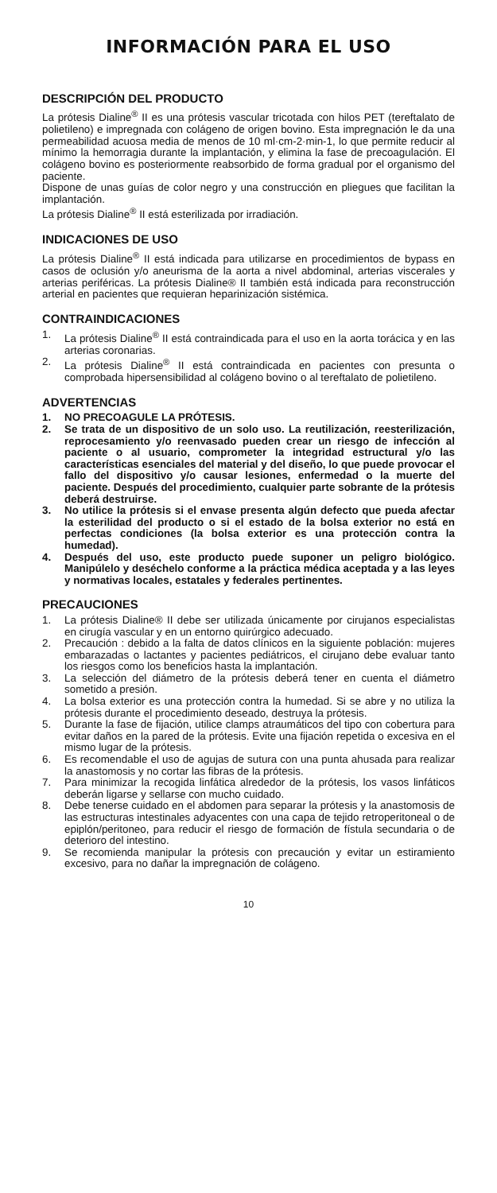INFORMACIÓN PARA EL USO
DESCRIPCIÓN DEL PRODUCTO
La prótesis Dialine<sup>®</sup> II es una prótesis vascular tricotada con hilos PET (tereftalato de polietileno) e impregnada con colágeno de origen bovino. Esta impregnación le da una permeabilidad acuosa media de menos de 10 ml·cm-2·min-1, lo que permite reducir al mínimo la hemorragia durante la implantación, y elimina la fase de precoagulación. El colágeno bovino es posteriormente reabsorbido de forma gradual por el organismo del paciente.
Dispone de unas guías de color negro y una construcción en pliegues que facilitan la implantación.
La prótesis Dialine<sup>®</sup> II está esterilizada por irradiación.
INDICACIONES DE USO
La prótesis Dialine<sup>®</sup> II está indicada para utilizarse en procedimientos de bypass en casos de oclusión y/o aneurisma de la aorta a nivel abdominal, arterias viscerales y arterias periféricas. La prótesis Dialine® II también está indicada para reconstrucción arterial en pacientes que requieran heparinización sistémica.
CONTRAINDICACIONES
1. La prótesis Dialine<sup>®</sup> II está contraindicada para el uso en la aorta torácica y en las arterias coronarias.
2. La prótesis Dialine<sup>®</sup> II está contraindicada en pacientes con presunta o comprobada hipersensibilidad al colágeno bovino o al tereftalato de polietileno.
ADVERTENCIAS
1. NO PRECOAGULE LA PRÓTESIS.
2. Se trata de un dispositivo de un solo uso. La reutilización, reesterilización, reprocesamiento y/o reenvasado pueden crear un riesgo de infección al paciente o al usuario, comprometer la integridad estructural y/o las características esenciales del material y del diseño, lo que puede provocar el fallo del dispositivo y/o causar lesiones, enfermedad o la muerte del paciente. Después del procedimiento, cualquier parte sobrante de la prótesis deberá destruirse.
3. No utilice la prótesis si el envase presenta algún defecto que pueda afectar la esterilidad del producto o si el estado de la bolsa exterior no está en perfectas condiciones (la bolsa exterior es una protección contra la humedad).
4. Después del uso, este producto puede suponer un peligro biológico. Manipúlelo y deséchelo conforme a la práctica médica aceptada y a las leyes y normativas locales, estatales y federales pertinentes.
PRECAUCIONES
1. La prótesis Dialine® II debe ser utilizada únicamente por cirujanos especialistas en cirugía vascular y en un entorno quirúrgico adecuado.
2. Precaución : debido a la falta de datos clínicos en la siguiente población: mujeres embarazadas o lactantes y pacientes pediátricos, el cirujano debe evaluar tanto los riesgos como los beneficios hasta la implantación.
3. La selección del diámetro de la prótesis deberá tener en cuenta el diámetro sometido a presión.
4. La bolsa exterior es una protección contra la humedad. Si se abre y no utiliza la prótesis durante el procedimiento deseado, destruya la prótesis.
5. Durante la fase de fijación, utilice clamps atraumáticos del tipo con cobertura para evitar daños en la pared de la prótesis. Evite una fijación repetida o excesiva en el mismo lugar de la prótesis.
6. Es recomendable el uso de agujas de sutura con una punta ahusada para realizar la anastomosis y no cortar las fibras de la prótesis.
7. Para minimizar la recogida linfática alrededor de la prótesis, los vasos linfáticos deberán ligarse y sellarse con mucho cuidado.
8. Debe tenerse cuidado en el abdomen para separar la prótesis y la anastomosis de las estructuras intestinales adyacentes con una capa de tejido retroperitoneal o de epiplón/peritoneo, para reducir el riesgo de formación de fístula secundaria o de deterioro del intestino.
9. Se recomienda manipular la prótesis con precaución y evitar un estiramiento excesivo, para no dañar la impregnación de colágeno.
10